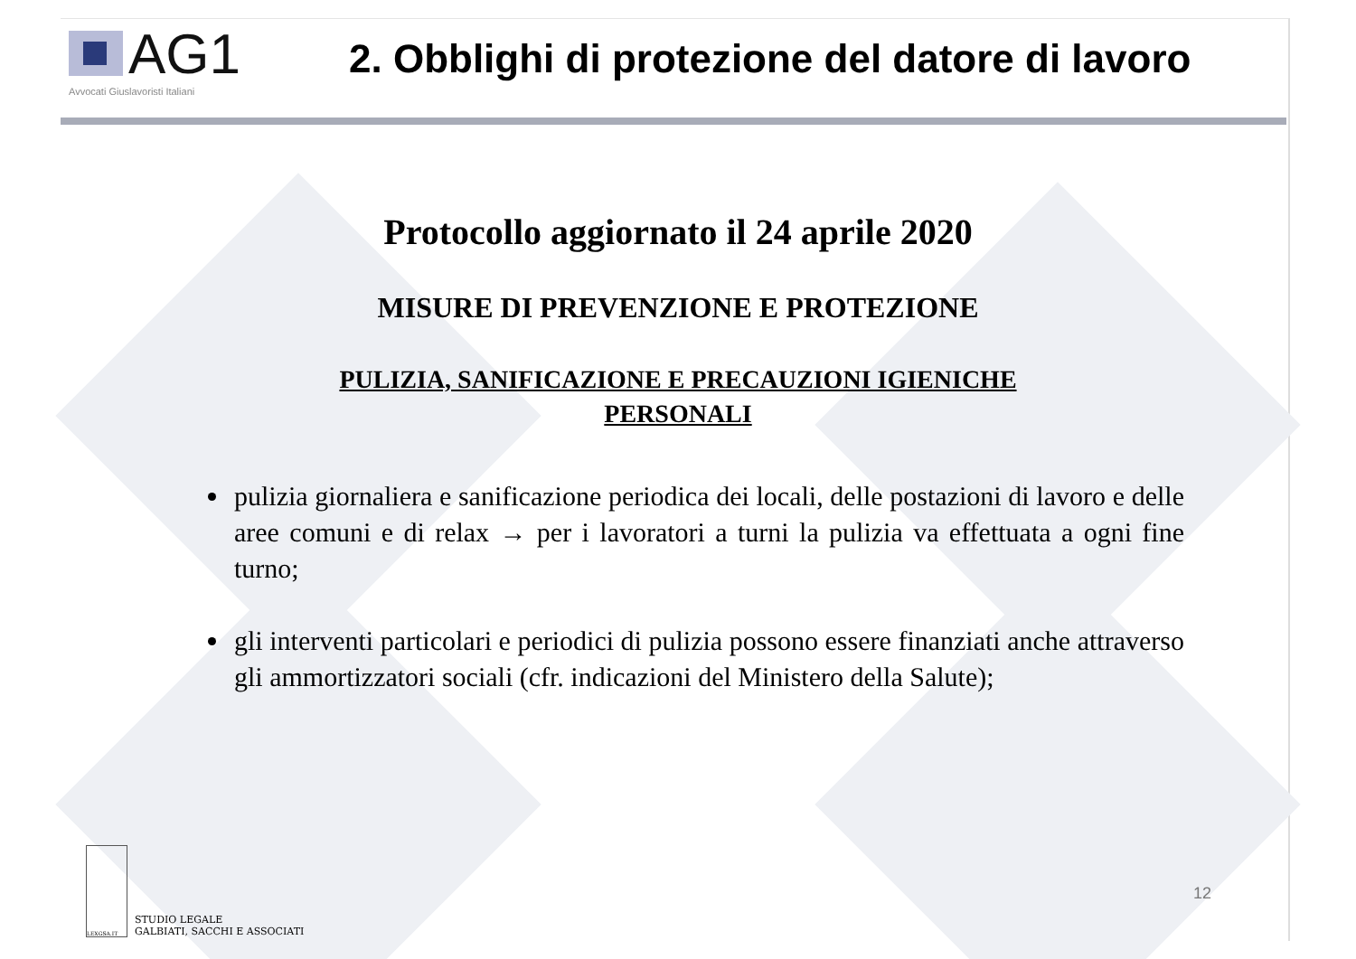AG1
Avvocati Giuslavoristi Italiani
2. Obblighi di protezione del datore di lavoro
Protocollo aggiornato il 24 aprile 2020
MISURE DI PREVENZIONE E PROTEZIONE
PULIZIA, SANIFICAZIONE E PRECAUZIONI IGIENICHE
PERSONALI
pulizia giornaliera e sanificazione periodica dei locali, delle postazioni di lavoro e delle aree comuni e di relax → per i lavoratori a turni la pulizia va effettuata a ogni fine turno;
gli interventi particolari e periodici di pulizia possono essere finanziati anche attraverso gli ammortizzatori sociali (cfr. indicazioni del Ministero della Salute);
LEXGSA.IT
STUDIO LEGALE
GALBIATI, SACCHI E ASSOCIATI
12